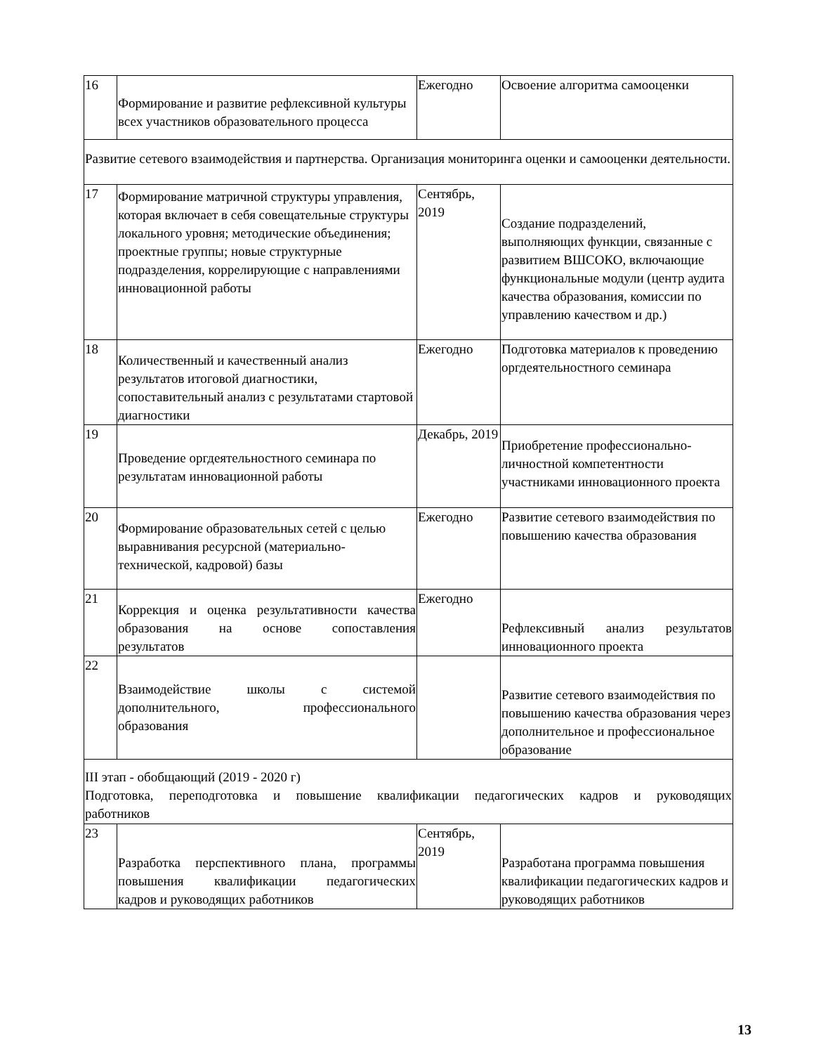| 16 | Формирование и развитие рефлексивной культуры всех участников образовательного процесса | Ежегодно | Освоение алгоритма самооценки |
| Развитие сетевого взаимодействия и партнерства. Организация мониторинга оценки и самооценки деятельности. | | | |
| 17 | Формирование матричной структуры управления, которая включает в себя совещательные структуры локального уровня; методические объединения; проектные группы; новые структурные подразделения, коррелирующие с направлениями инновационной работы | Сентябрь, 2019 | Создание подразделений, выполняющих функции, связанные с развитием ВШСОКО, включающие функциональные модули (центр аудита качества образования, комиссии по управлению качеством и др.) |
| 18 | Количественный и качественный анализ результатов итоговой диагностики, сопоставительный анализ с результатами стартовой диагностики | Ежегодно | Подготовка материалов к проведению оргдеятельностного семинара |
| 19 | Проведение оргдеятельностного семинара по результатам инновационной работы | Декабрь, 2019 | Приобретение профессионально-личностной компетентности участниками инновационного проекта |
| 20 | Формирование образовательных сетей с целью выравнивания ресурсной (материально-технической, кадровой) базы | Ежегодно | Развитие сетевого взаимодействия по повышению качества образования |
| 21 | Коррекция и оценка результативности качества образования на основе сопоставления результатов | Ежегодно | Рефлексивный анализ результатов инновационного проекта |
| 22 | Взаимодействие школы с системой дополнительного, профессионального образования | | Развитие сетевого взаимодействия по повышению качества образования через дополнительное и профессиональное образование |
| III этап - обобщающий (2019 - 2020 г) Подготовка, переподготовка и повышение квалификации педагогических кадров и руководящих работников | | | |
| 23 | Разработка перспективного плана, программы повышения квалификации педагогических кадров и руководящих работников | Сентябрь, 2019 | Разработана программа повышения квалификации педагогических кадров и руководящих работников |
13